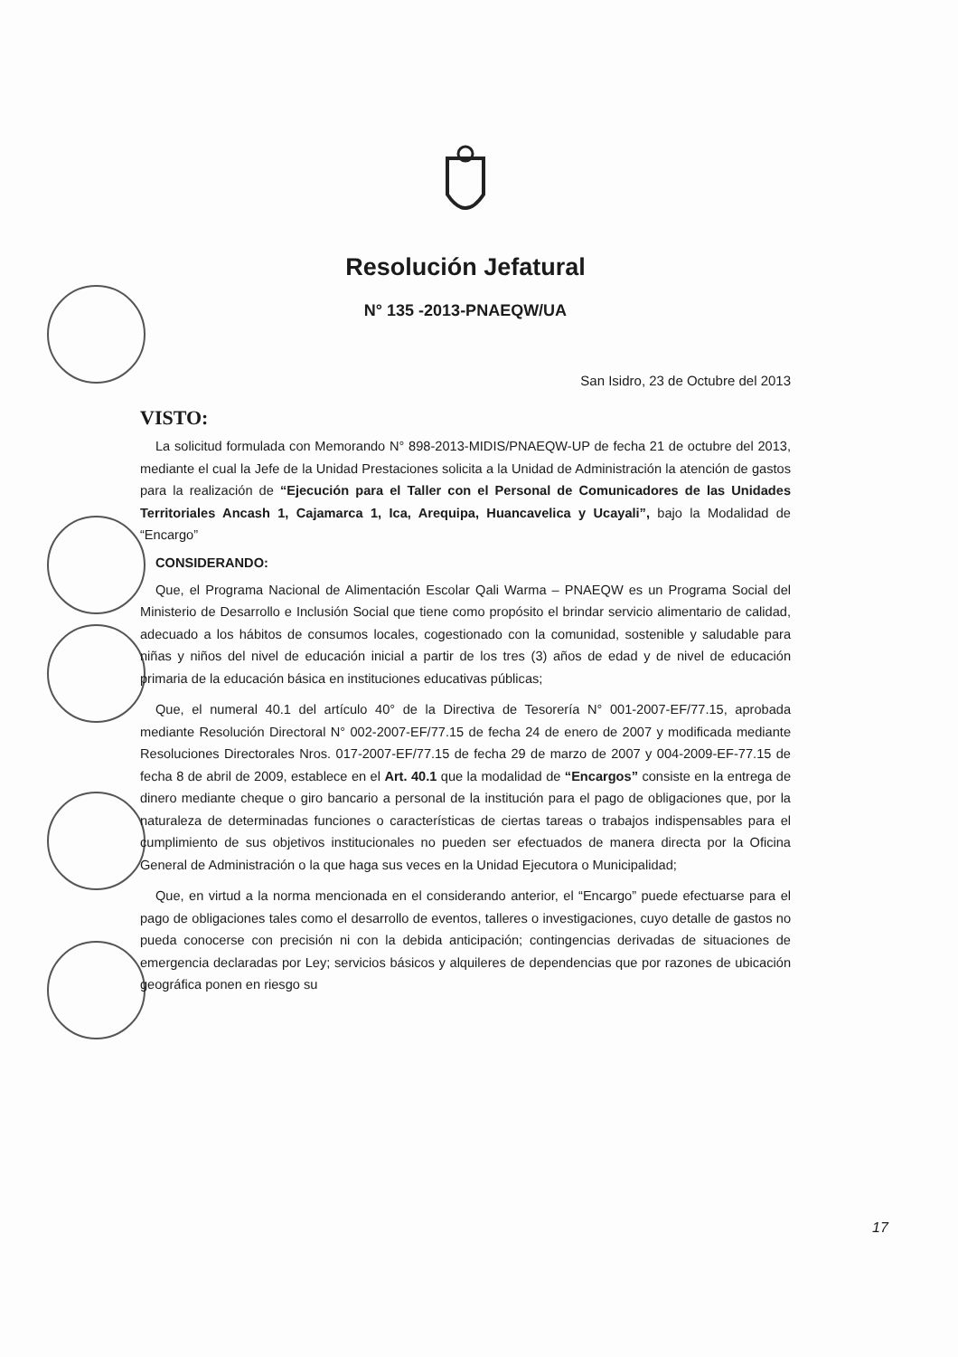Resolución Jefatural
N° 135 -2013-PNAEQW/UA
San Isidro, 23 de Octubre del 2013
VISTO:
La solicitud formulada con Memorando N° 898-2013-MIDIS/PNAEQW-UP de fecha 21 de octubre del 2013, mediante el cual la Jefe de la Unidad Prestaciones solicita a la Unidad de Administración la atención de gastos para la realización de “Ejecución para el Taller con el Personal de Comunicadores de las Unidades Territoriales Ancash 1, Cajamarca 1, Ica, Arequipa, Huancavelica y Ucayali”, bajo la Modalidad de “Encargo”
CONSIDERANDO:
Que, el Programa Nacional de Alimentación Escolar Qali Warma – PNAEQW es un Programa Social del Ministerio de Desarrollo e Inclusión Social que tiene como propósito el brindar servicio alimentario de calidad, adecuado a los hábitos de consumos locales, cogestionado con la comunidad, sostenible y saludable para niñas y niños del nivel de educación inicial a partir de los tres (3) años de edad y de nivel de educación primaria de la educación básica en instituciones educativas públicas;
Que, el numeral 40.1 del artículo 40° de la Directiva de Tesorería N° 001-2007-EF/77.15, aprobada mediante Resolución Directoral N° 002-2007-EF/77.15 de fecha 24 de enero de 2007 y modificada mediante Resoluciones Directorales Nros. 017-2007-EF/77.15 de fecha 29 de marzo de 2007 y 004-2009-EF-77.15 de fecha 8 de abril de 2009, establece en el Art. 40.1 que la modalidad de “Encargos” consiste en la entrega de dinero mediante cheque o giro bancario a personal de la institución para el pago de obligaciones que, por la naturaleza de determinadas funciones o características de ciertas tareas o trabajos indispensables para el cumplimiento de sus objetivos institucionales no pueden ser efectuados de manera directa por la Oficina General de Administración o la que haga sus veces en la Unidad Ejecutora o Municipalidad;
Que, en virtud a la norma mencionada en el considerando anterior, el “Encargo” puede efectuarse para el pago de obligaciones tales como el desarrollo de eventos, talleres o investigaciones, cuyo detalle de gastos no pueda conocerse con precisión ni con la debida anticipación; contingencias derivadas de situaciones de emergencia declaradas por Ley; servicios básicos y alquileres de dependencias que por razones de ubicación geográfica ponen en riesgo su
17